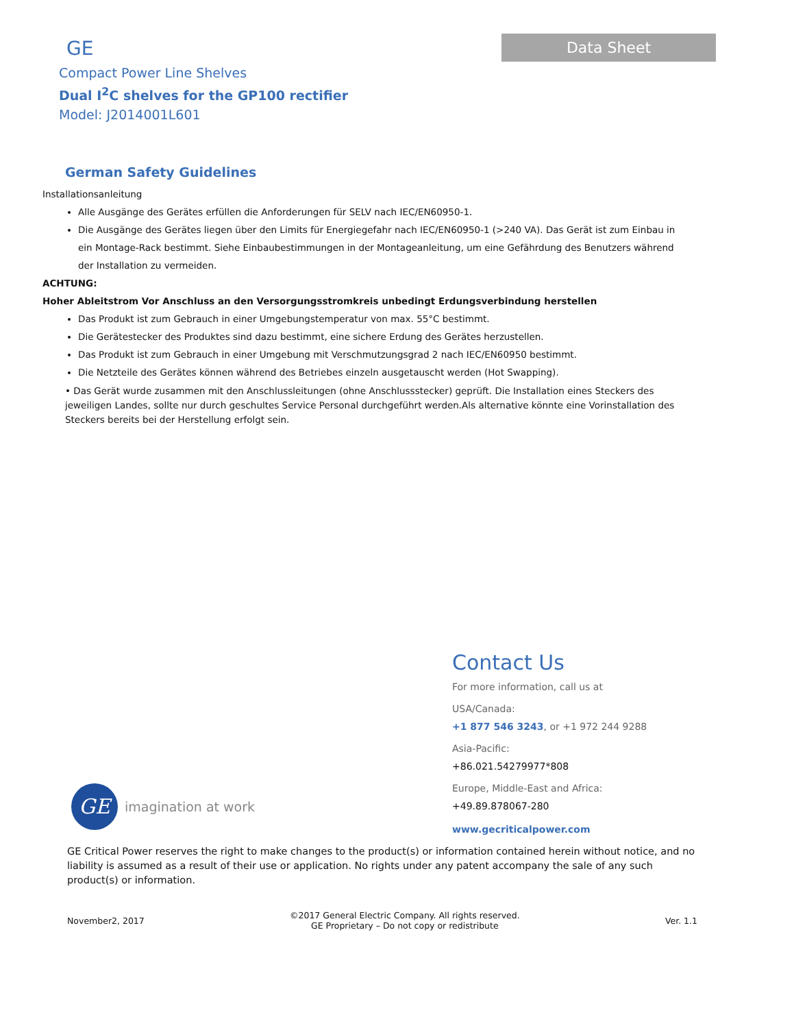GE
Compact Power Line Shelves
Dual I<sup>2</sup>C shelves for the GP100 rectifier
Model: J2014001L601
Data Sheet
German Safety Guidelines
Installationsanleitung
Alle Ausgänge des Gerätes erfüllen die Anforderungen für SELV nach IEC/EN60950-1.
Die Ausgänge des Gerätes liegen über den Limits für Energiegefahr nach IEC/EN60950-1 (>240 VA). Das Gerät ist zum Einbau in ein Montage-Rack bestimmt. Siehe Einbaubestimmungen in der Montageanleitung, um eine Gefährdung des Benutzers während der Installation zu vermeiden.
ACHTUNG:
Hoher Ableitstrom Vor Anschluss an den Versorgungsstromkreis unbedingt Erdungsverbindung herstellen
Das Produkt ist zum Gebrauch in einer Umgebungstemperatur von max. 55°C bestimmt.
Die Gerätestecker des Produktes sind dazu bestimmt, eine sichere Erdung des Gerätes herzustellen.
Das Produkt ist zum Gebrauch in einer Umgebung mit Verschmutzungsgrad 2 nach IEC/EN60950 bestimmt.
Die Netzteile des Gerätes können während des Betriebes einzeln ausgetauscht werden (Hot Swapping).
• Das Gerät wurde zusammen mit den Anschlussleitungen (ohne Anschlussstecker) geprüft. Die Installation eines Steckers des jeweiligen Landes, sollte nur durch geschultes Service Personal durchgeführt werden.Als alternative könnte eine Vorinstallation des Steckers bereits bei der Herstellung erfolgt sein.
Contact Us
For more information, call us at
USA/Canada:
+1 877 546 3243, or +1 972 244 9288
Asia-Pacific:
+86.021.54279977*808
Europe, Middle-East and Africa:
+49.89.878067-280
www.gecriticalpower.com
GE
imagination at work
GE Critical Power reserves the right to make changes to the product(s) or information contained herein without notice, and no liability is assumed as a result of their use or application. No rights under any patent accompany the sale of any such product(s) or information.
November2, 2017 ©2017 General Electric Company. All rights reserved.
GE Proprietary – Do not copy or redistribute Ver. 1.1